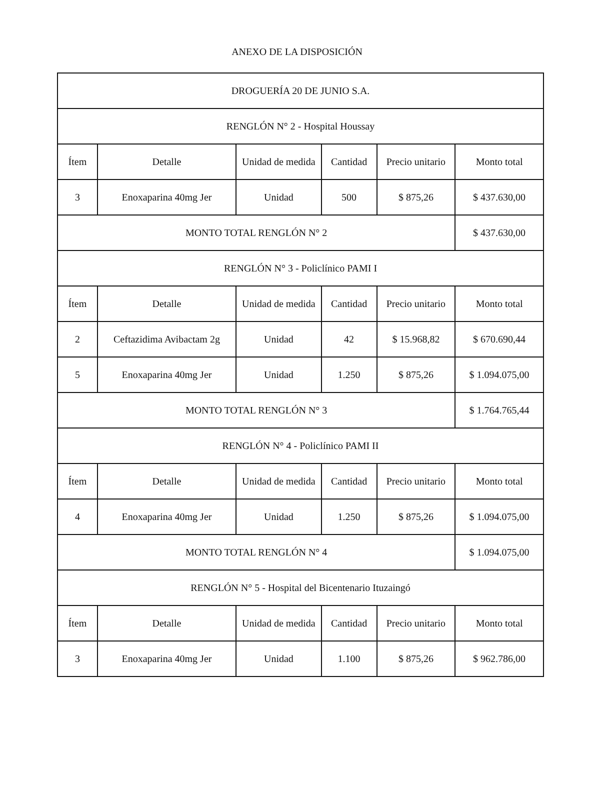ANEXO DE LA DISPOSICIÓN
| DROGUERÍA 20 DE JUNIO S.A. | | | | | |
| RENGLÓN N° 2 - Hospital Houssay | | | | | |
| Ítem | Detalle | Unidad de medida | Cantidad | Precio unitario | Monto total |
| 3 | Enoxaparina 40mg Jer | Unidad | 500 | $ 875,26 | $ 437.630,00 |
| MONTO TOTAL RENGLÓN N° 2 | | | | | $ 437.630,00 |
| RENGLÓN N° 3 - Policlínico PAMI I | | | | | |
| Ítem | Detalle | Unidad de medida | Cantidad | Precio unitario | Monto total |
| 2 | Ceftazidima Avibactam 2g | Unidad | 42 | $ 15.968,82 | $ 670.690,44 |
| 5 | Enoxaparina 40mg Jer | Unidad | 1.250 | $ 875,26 | $ 1.094.075,00 |
| MONTO TOTAL RENGLÓN N° 3 | | | | | $ 1.764.765,44 |
| RENGLÓN N° 4 - Policlínico PAMI II | | | | | |
| Ítem | Detalle | Unidad de medida | Cantidad | Precio unitario | Monto total |
| 4 | Enoxaparina 40mg Jer | Unidad | 1.250 | $ 875,26 | $ 1.094.075,00 |
| MONTO TOTAL RENGLÓN N° 4 | | | | | $ 1.094.075,00 |
| RENGLÓN N° 5 - Hospital del Bicentenario Ituzaingó | | | | | |
| Ítem | Detalle | Unidad de medida | Cantidad | Precio unitario | Monto total |
| 3 | Enoxaparina 40mg Jer | Unidad | 1.100 | $ 875,26 | $ 962.786,00 |